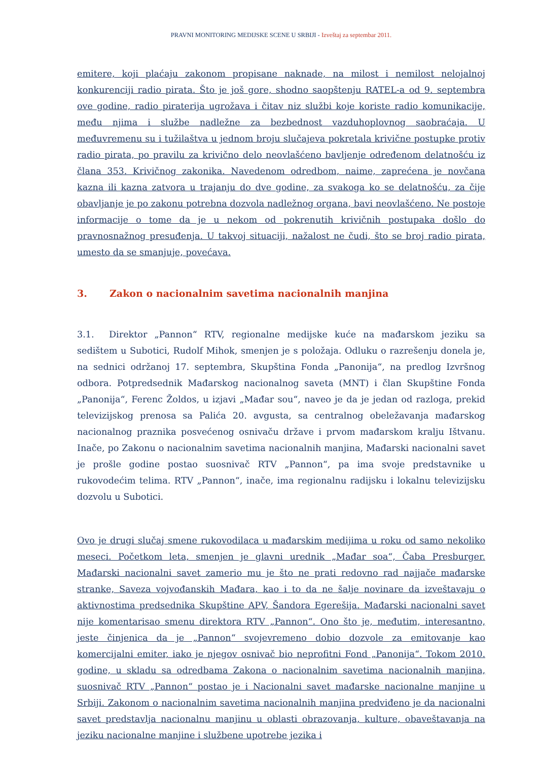PRAVNI MONITORING MEDIJSKE SCENE U SRBIJI - Izveštaj za septembar 2011.
emitere, koji plaćaju zakonom propisane naknade, na milost i nemilost nelojalnoj konkurenciji radio pirata. Što je još gore, shodno saopštenju RATEL-a od 9. septembra ove godine, radio piraterija ugrožava i čitav niz službi koje koriste radio komunikacije, među njima i službe nadležne za bezbednost vazduhoplovnog saobraćaja. U međuvremenu su i tužilaštva u jednom broju slučajeva pokretala krivične postupke protiv radio pirata, po pravilu za krivično delo neovlašćeno bavljenje određenom delatnošću iz člana 353. Krivičnog zakonika. Navedenom odredbom, naime, zaprećena je novčana kazna ili kazna zatvora u trajanju do dve godine, za svakoga ko se delatnošću, za čije obavljanje je po zakonu potrebna dozvola nadležnog organa, bavi neovlašćeno. Ne postoje informacije o tome da je u nekom od pokrenutih krivičnih postupaka došlo do pravnosnažnog presuđenja. U takvoj situaciji, nažalost ne čudi, što se broj radio pirata, umesto da se smanjuje, povećava.
3. Zakon o nacionalnim savetima nacionalnih manjina
3.1. Direktor „Pannon“ RTV, regionalne medijske kuće na mađarskom jeziku sa sedištem u Subotici, Rudolf Mihok, smenjen je s položaja. Odluku o razrešenju donela je, na sednici održanoj 17. septembra, Skupština Fonda „Panonija“, na predlog Izvršnog odbora. Potpredsednik Mađarskog nacionalnog saveta (MNT) i član Skupštine Fonda „Panonija“, Ferenc Žoldos, u izjavi „Mađar sou“, naveo je da je jedan od razloga, prekid televizijskog prenosa sa Palića 20. avgusta, sa centralnog obeležavanja mađarskog nacionalnog praznika posvećenog osnivaču države i prvom mađarskom kralju Ištvanu. Inače, po Zakonu o nacionalnim savetima nacionalnih manjina, Mađarski nacionalni savet je prošle godine postao suosnivač RTV „Pannon“, pa ima svoje predstavnike u rukovodećim telima. RTV „Pannon“, inače, ima regionalnu radijsku i lokalnu televizijsku dozvolu u Subotici.
Ovo je drugi slučaj smene rukovodilaca u mađarskim medijima u roku od samo nekoliko meseci. Početkom leta, smenjen je glavni urednik „Mađar soa“, Čaba Presburger. Mađarski nacionalni savet zamerio mu je što ne prati redovno rad najjače mađarske stranke, Saveza vojvođanskih Mađara, kao i to da ne šalje novinare da izveštavaju o aktivnostima predsednika Skupštine APV, Šandora Egerešija. Mađarski nacionalni savet nije komentarisao smenu direktora RTV „Pannon“. Ono što je, međutim, interesantno, jeste činjenica da je „Pannon“ svojevremeno dobio dozvole za emitovanje kao komercijalni emiter, iako je njegov osnivač bio neprofitni Fond „Panonija“. Tokom 2010. godine, u skladu sa odredbama Zakona o nacionalnim savetima nacionalnih manjina, suosnivač RTV „Pannon“ postao je i Nacionalni savet mađarske nacionalne manjine u Srbiji. Zakonom o nacionalnim savetima nacionalnih manjina predviđeno je da nacionalni savet predstavlja nacionalnu manjinu u oblasti obrazovanja, kulture, obaveštavanja na jeziku nacionalne manjine i službene upotrebe jezika i